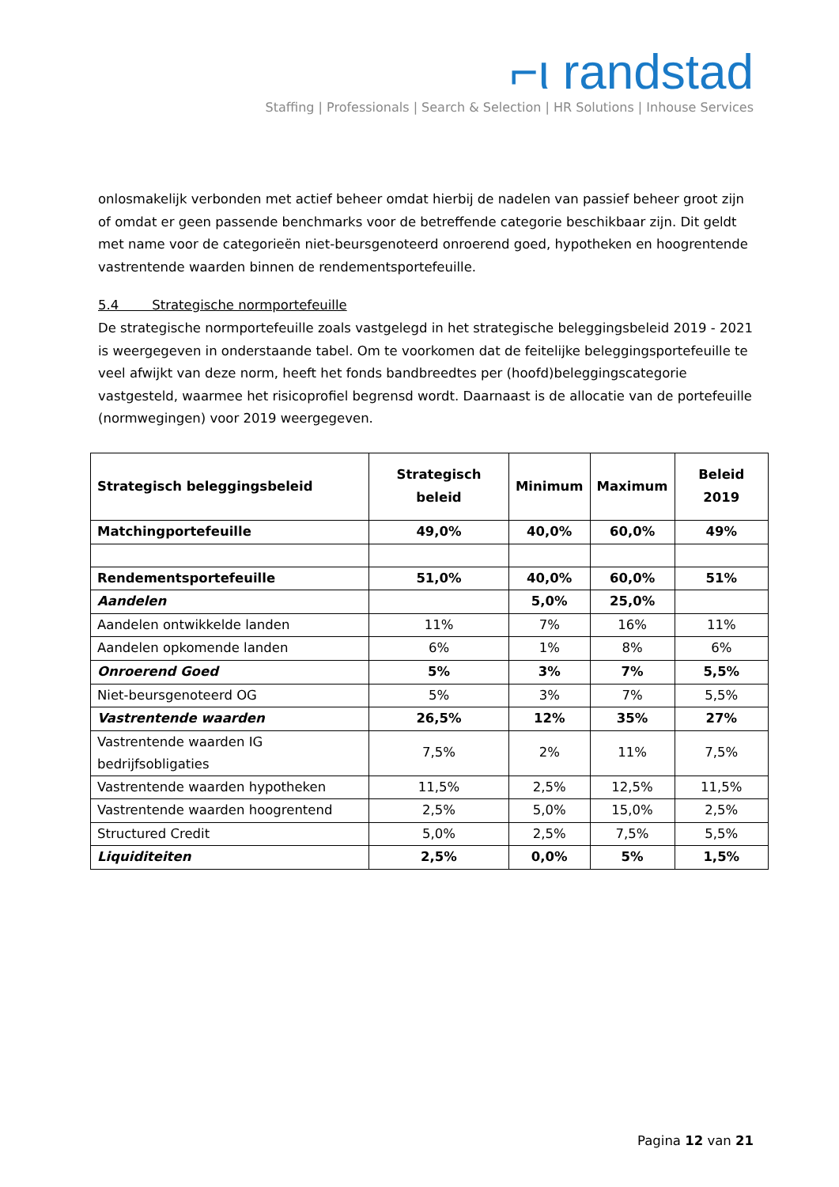⌐ι randstad
Staffing | Professionals | Search & Selection | HR Solutions | Inhouse Services
onlosmakelijk verbonden met actief beheer omdat hierbij de nadelen van passief beheer groot zijn of omdat er geen passende benchmarks voor de betreffende categorie beschikbaar zijn. Dit geldt met name voor de categorieën niet-beursgenoteerd onroerend goed, hypotheken en hoogrentende vastrentende waarden binnen de rendementsportefeuille.
5.4 Strategische normportefeuille
De strategische normportefeuille zoals vastgelegd in het strategische beleggingsbeleid 2019 - 2021 is weergegeven in onderstaande tabel. Om te voorkomen dat de feitelijke beleggingsportefeuille te veel afwijkt van deze norm, heeft het fonds bandbreedtes per (hoofd)beleggingscategorie vastgesteld, waarmee het risicoprofiel begrensd wordt. Daarnaast is de allocatie van de portefeuille (normwegingen) voor 2019 weergegeven.
| Strategisch beleggingsbeleid | Strategisch beleid | Minimum | Maximum | Beleid 2019 |
| --- | --- | --- | --- | --- |
| Matchingportefeuille | 49,0% | 40,0% | 60,0% | 49% |
| Rendementsportefeuille | 51,0% | 40,0% | 60,0% | 51% |
| Aandelen | | 5,0% | 25,0% | |
| Aandelen ontwikkelde landen | 11% | 7% | 16% | 11% |
| Aandelen opkomende landen | 6% | 1% | 8% | 6% |
| Onroerend Goed | 5% | 3% | 7% | 5,5% |
| Niet-beursgenoteerd OG | 5% | 3% | 7% | 5,5% |
| Vastrentende waarden | 26,5% | 12% | 35% | 27% |
| Vastrentende waarden IG bedrijfsobligaties | 7,5% | 2% | 11% | 7,5% |
| Vastrentende waarden hypotheken | 11,5% | 2,5% | 12,5% | 11,5% |
| Vastrentende waarden hoogrentend | 2,5% | 5,0% | 15,0% | 2,5% |
| Structured Credit | 5,0% | 2,5% | 7,5% | 5,5% |
| Liquiditeiten | 2,5% | 0,0% | 5% | 1,5% |
Pagina 12 van 21